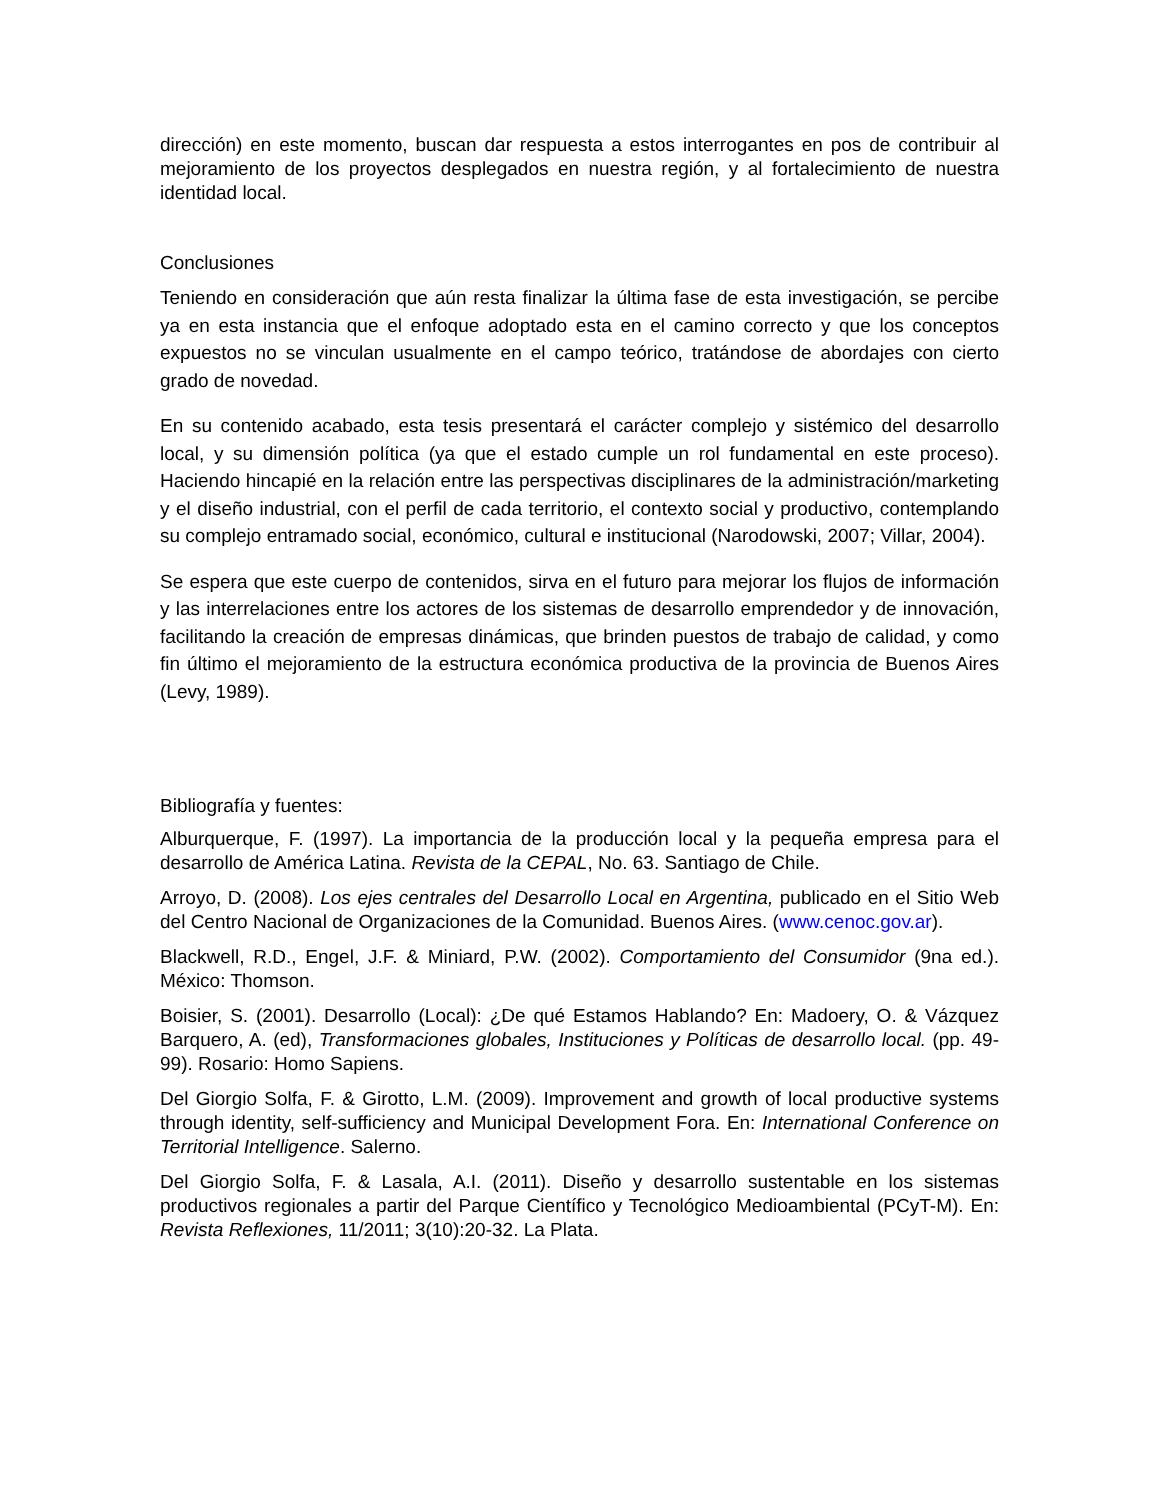dirección) en este momento, buscan dar respuesta a estos interrogantes en pos de contribuir al mejoramiento de los proyectos desplegados en nuestra región, y al fortalecimiento de nuestra identidad local.
Conclusiones
Teniendo en consideración que aún resta finalizar la última fase de esta investigación, se percibe ya en esta instancia que el enfoque adoptado esta en el camino correcto y que los conceptos expuestos no se vinculan usualmente en el campo teórico, tratándose de abordajes con cierto grado de novedad.
En su contenido acabado, esta tesis presentará el carácter complejo y sistémico del desarrollo local, y su dimensión política (ya que el estado cumple un rol fundamental en este proceso). Haciendo hincapié en la relación entre las perspectivas disciplinares de la administración/marketing y el diseño industrial, con el perfil de cada territorio, el contexto social y productivo, contemplando su complejo entramado social, económico, cultural e institucional (Narodowski, 2007; Villar, 2004).
Se espera que este cuerpo de contenidos, sirva en el futuro para mejorar los flujos de información y las interrelaciones entre los actores de los sistemas de desarrollo emprendedor y de innovación, facilitando la creación de empresas dinámicas, que brinden puestos de trabajo de calidad, y como fin último el mejoramiento de la estructura económica productiva de la provincia de Buenos Aires (Levy, 1989).
Bibliografía y fuentes:
Alburquerque, F. (1997). La importancia de la producción local y la pequeña empresa para el desarrollo de América Latina. Revista de la CEPAL, No. 63. Santiago de Chile.
Arroyo, D. (2008). Los ejes centrales del Desarrollo Local en Argentina, publicado en el Sitio Web del Centro Nacional de Organizaciones de la Comunidad. Buenos Aires. (www.cenoc.gov.ar).
Blackwell, R.D., Engel, J.F. & Miniard, P.W. (2002). Comportamiento del Consumidor (9na ed.). México: Thomson.
Boisier, S. (2001). Desarrollo (Local): ¿De qué Estamos Hablando? En: Madoery, O. & Vázquez Barquero, A. (ed), Transformaciones globales, Instituciones y Políticas de desarrollo local. (pp. 49-99). Rosario: Homo Sapiens.
Del Giorgio Solfa, F. & Girotto, L.M. (2009). Improvement and growth of local productive systems through identity, self-sufficiency and Municipal Development Fora. En: International Conference on Territorial Intelligence. Salerno.
Del Giorgio Solfa, F. & Lasala, A.I. (2011). Diseño y desarrollo sustentable en los sistemas productivos regionales a partir del Parque Científico y Tecnológico Medioambiental (PCyT-M). En: Revista Reflexiones, 11/2011; 3(10):20-32. La Plata.